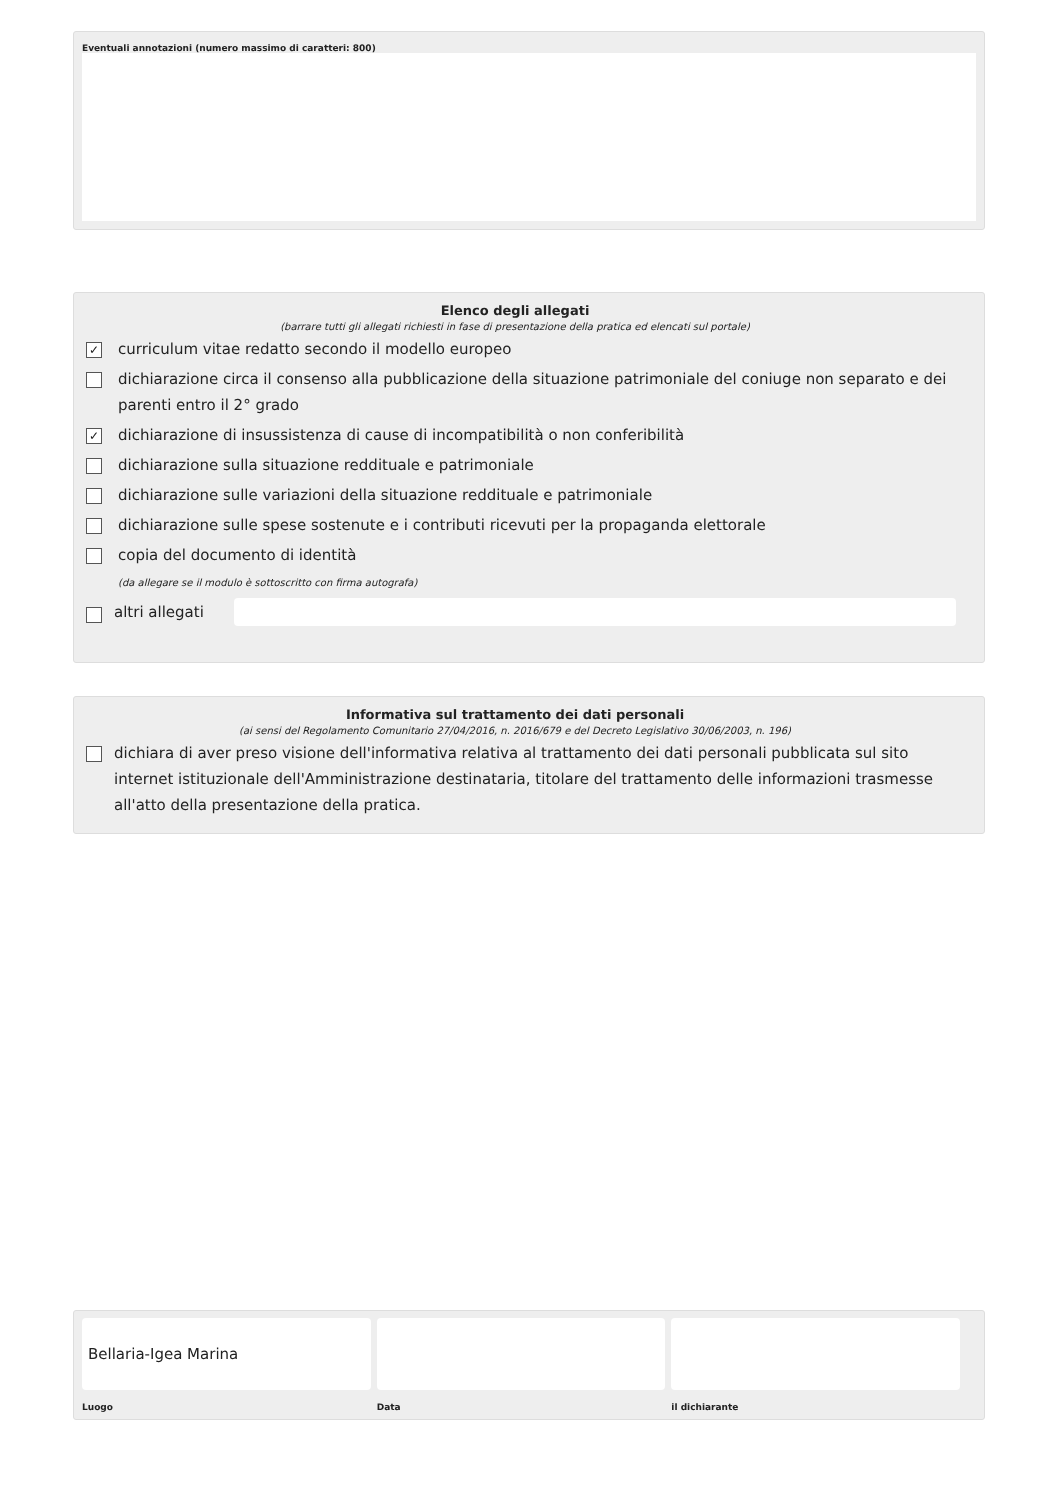Eventuali annotazioni (numero massimo di caratteri: 800)
Elenco degli allegati
(barrare tutti gli allegati richiesti in fase di presentazione della pratica ed elencati sul portale)
✓ curriculum vitae redatto secondo il modello europeo
dichiarazione circa il consenso alla pubblicazione della situazione patrimoniale del coniuge non separato e dei parenti entro il 2° grado
✓ dichiarazione di insussistenza di cause di incompatibilità o non conferibilità
dichiarazione sulla situazione reddituale e patrimoniale
dichiarazione sulle variazioni della situazione reddituale e patrimoniale
dichiarazione sulle spese sostenute e i contributi ricevuti per la propaganda elettorale
copia del documento di identità
(da allegare se il modulo è sottoscritto con firma autografa)
altri allegati
Informativa sul trattamento dei dati personali
(ai sensi del Regolamento Comunitario 27/04/2016, n. 2016/679 e del Decreto Legislativo 30/06/2003, n. 196)
dichiara di aver preso visione dell'informativa relativa al trattamento dei dati personali pubblicata sul sito internet istituzionale dell'Amministrazione destinataria, titolare del trattamento delle informazioni trasmesse all'atto della presentazione della pratica.
Bellaria-Igea Marina
Luogo
Data il dichiarante